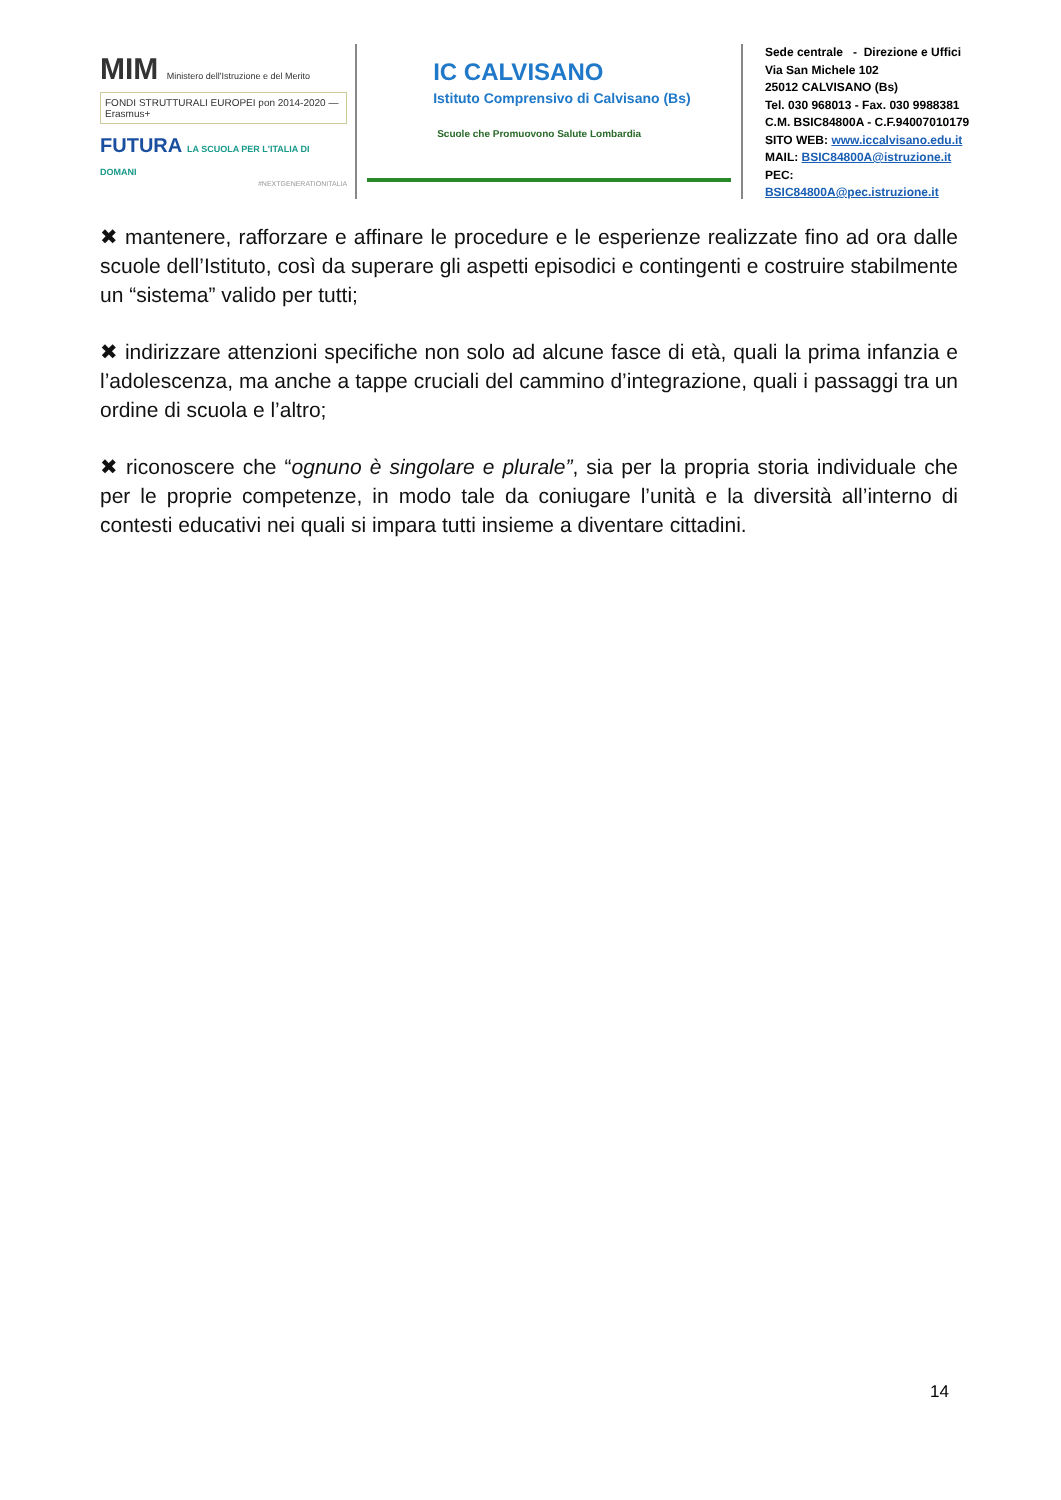MIM Ministero dell'Istruzione e del Merito
FONDI STRUTTURALI EUROPEI pon 2014-2020 — Erasmus+
FUTURA LA SCUOLA PER L'ITALIA DI DOMANI
#NEXTGENERATIONITALIA
IC CALVISANO
Istituto Comprensivo di Calvisano (Bs)
Scuole che Promuovono Salute Lombardia
Sede centrale - Direzione e Uffici
Via San Michele 102
25012 CALVISANO (Bs)
Tel. 030 968013 - Fax. 030 9988381
C.M. BSIC84800A - C.F.94007010179
SITO WEB: www.iccalvisano.edu.it
MAIL: BSIC84800A@istruzione.it
PEC: BSIC84800A@pec.istruzione.it
✖ mantenere, rafforzare e affinare le procedure e le esperienze realizzate fino ad ora dalle scuole dell’Istituto, così da superare gli aspetti episodici e contingenti e costruire stabilmente un “sistema” valido per tutti;
✖ indirizzare attenzioni specifiche non solo ad alcune fasce di età, quali la prima infanzia e l’adolescenza, ma anche a tappe cruciali del cammino d’integrazione, quali i passaggi tra un ordine di scuola e l’altro;
✖ riconoscere che “ognuno è singolare e plurale”, sia per la propria storia individuale che per le proprie competenze, in modo tale da coniugare l’unità e la diversità all’interno di contesti educativi nei quali si impara tutti insieme a diventare cittadini.
14